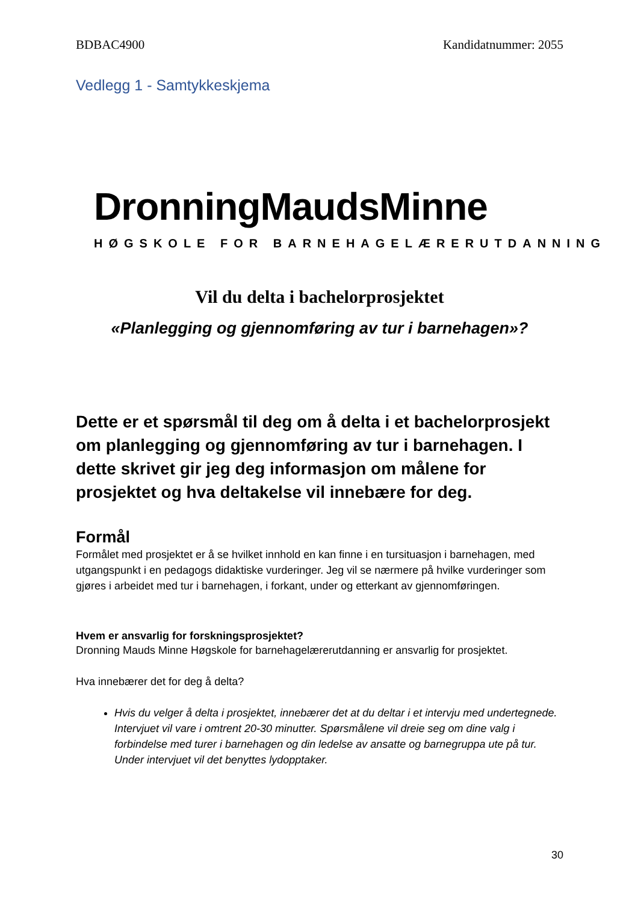BDBAC4900 Kandidatnummer: 2055
Vedlegg 1 - Samtykkeskjema
DronningMaudsMinne
HØGSKOLE FOR BARNEHAGELÆRERUTDANNING
Vil du delta i bachelorprosjektet
«Planlegging og gjennomføring av tur i barnehagen»?
Dette er et spørsmål til deg om å delta i et bachelorprosjekt om planlegging og gjennomføring av tur i barnehagen. I dette skrivet gir jeg deg informasjon om målene for prosjektet og hva deltakelse vil innebære for deg.
Formål
Formålet med prosjektet er å se hvilket innhold en kan finne i en tursituasjon i barnehagen, med utgangspunkt i en pedagogs didaktiske vurderinger. Jeg vil se nærmere på hvilke vurderinger som gjøres i arbeidet med tur i barnehagen, i forkant, under og etterkant av gjennomføringen.
Hvem er ansvarlig for forskningsprosjektet?
Dronning Mauds Minne Høgskole for barnehagelærerutdanning er ansvarlig for prosjektet.
Hva innebærer det for deg å delta?
Hvis du velger å delta i prosjektet, innebærer det at du deltar i et intervju med undertegnede. Intervjuet vil vare i omtrent 20-30 minutter. Spørsmålene vil dreie seg om dine valg i forbindelse med turer i barnehagen og din ledelse av ansatte og barnegruppa ute på tur. Under intervjuet vil det benyttes lydopptaker.
30